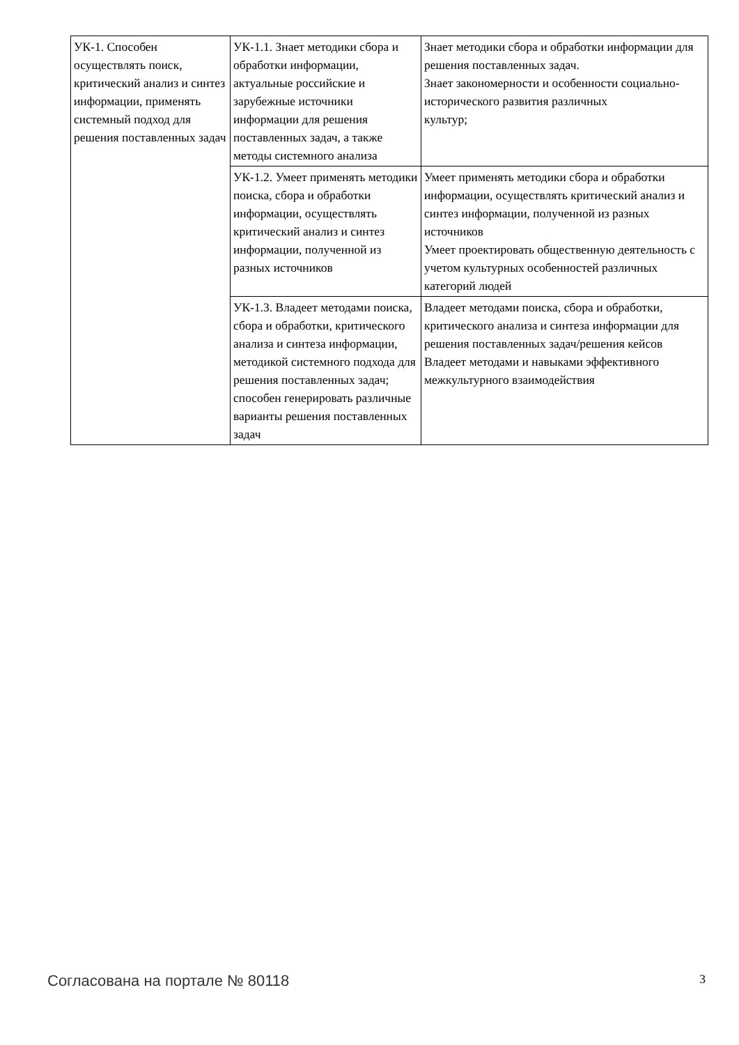| УК-1. Способен осуществлять поиск, критический анализ и синтез информации, применять системный подход для решения поставленных задач | УК-1.1. Знает методики сбора и обработки информации, актуальные российские и зарубежные источники информации для решения поставленных задач, а также методы системного анализа | Знает методики сбора и обработки информации для решения поставленных задач. Знает закономерности и особенности социально-исторического развития различных культур; |
| | УК-1.2. Умеет применять методики поиска, сбора и обработки информации, осуществлять критический анализ и синтез информации, полученной из разных источников | Умеет применять методики сбора и обработки информации, осуществлять критический анализ и синтез информации, полученной из разных источников Умеет проектировать общественную деятельность с учетом культурных особенностей различных категорий людей |
| | УК-1.3. Владеет методами поиска, сбора и обработки, критического анализа и синтеза информации, методикой системного подхода для решения поставленных задач; способен генерировать различные варианты решения поставленных задач | Владеет методами поиска, сбора и обработки, критического анализа и синтеза информации для решения поставленных задач/решения кейсов Владеет методами и навыками эффективного межкультурного взаимодействия |
Согласована на портале № 80118 3